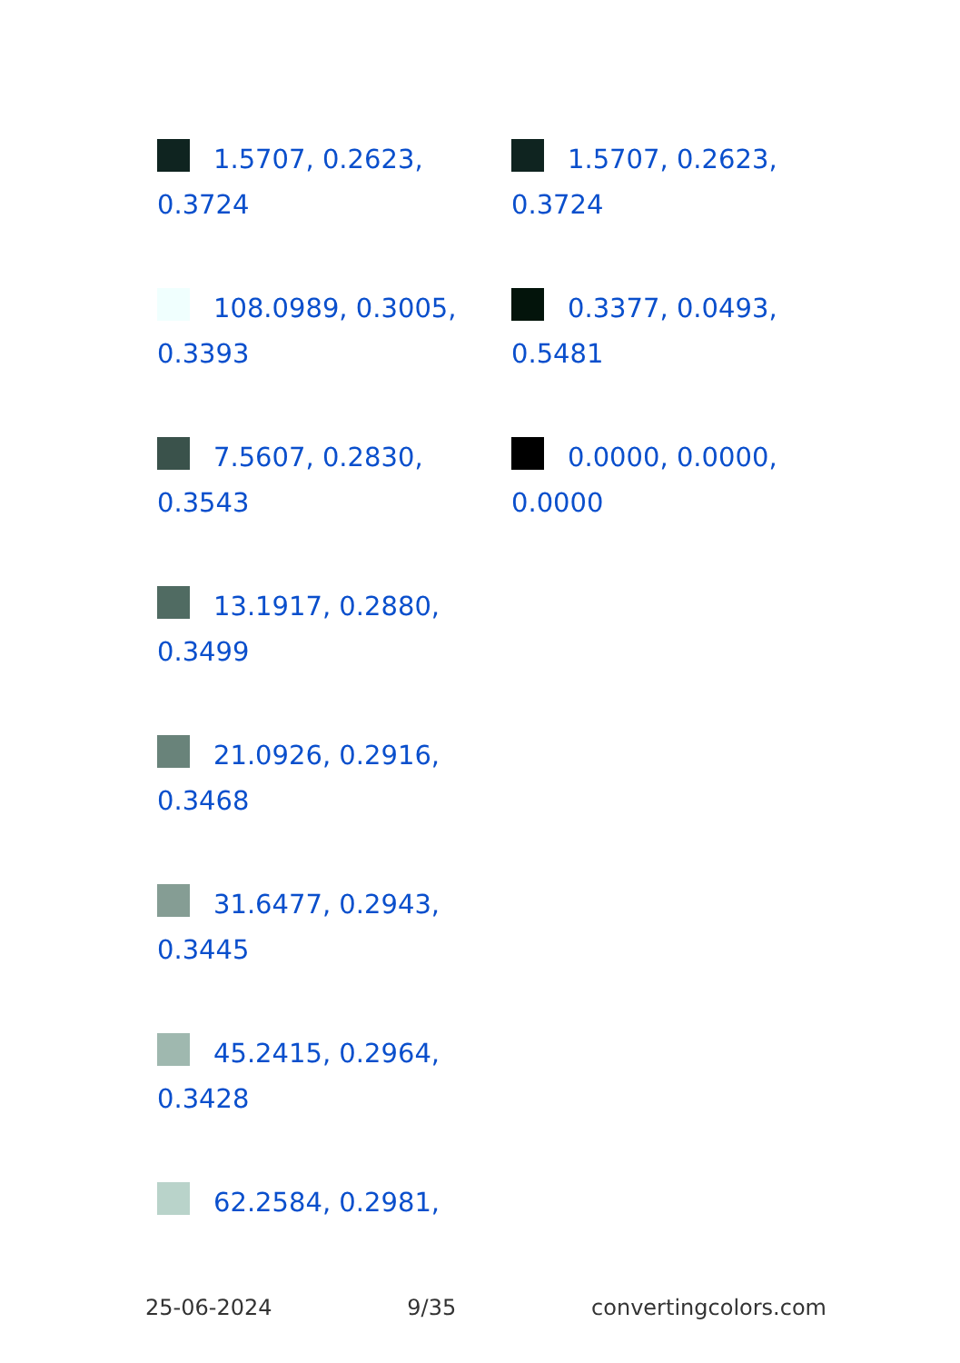1.5707, 0.2623, 0.3724
108.0989, 0.3005, 0.3393
7.5607, 0.2830, 0.3543
13.1917, 0.2880, 0.3499
21.0926, 0.2916, 0.3468
31.6477, 0.2943, 0.3445
45.2415, 0.2964, 0.3428
62.2584, 0.2981,
1.5707, 0.2623, 0.3724
0.3377, 0.0493, 0.5481
0.0000, 0.0000, 0.0000
25-06-2024 9/35 convertingcolors.com